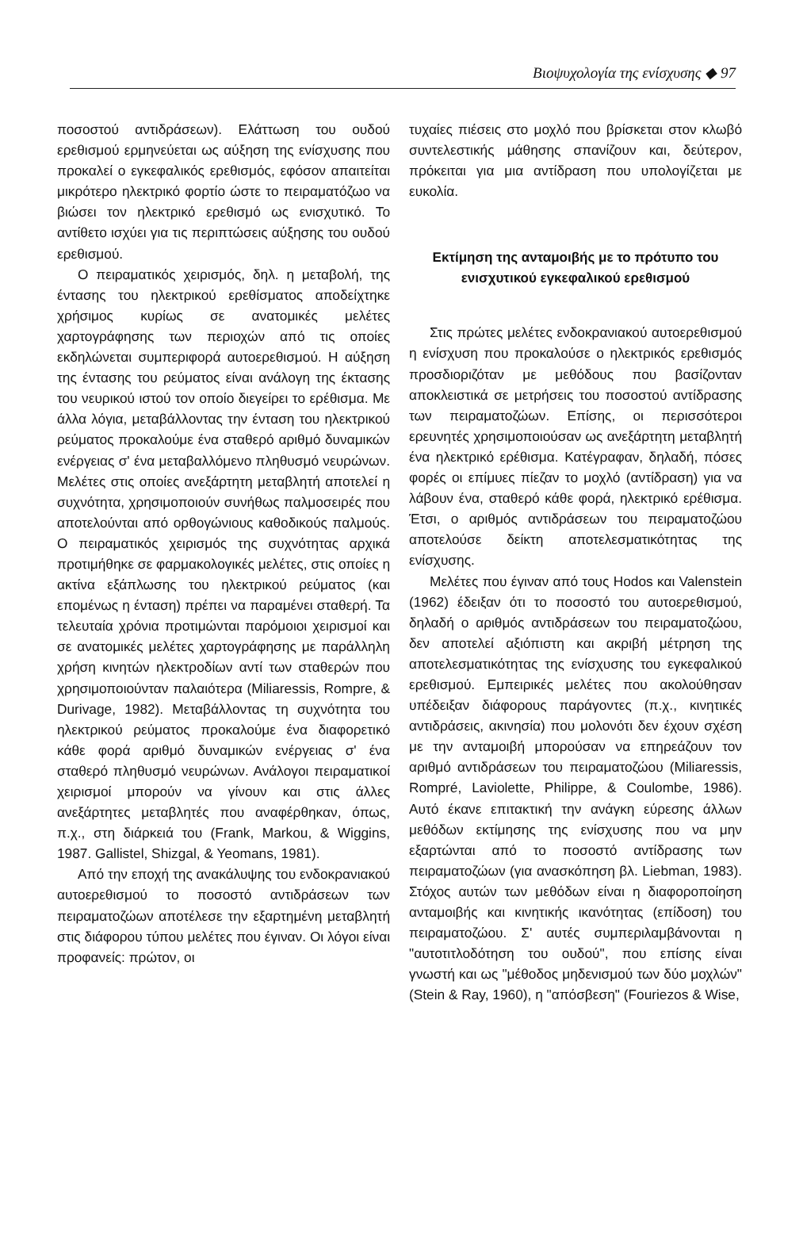Βιοψυχολογία της ενίσχυσης ◆ 97
ποσοστού αντιδράσεων). Ελάττωση του ουδού ερεθισμού ερμηνεύεται ως αύξηση της ενίσχυσης που προκαλεί ο εγκεφαλικός ερεθισμός, εφόσον απαιτείται μικρότερο ηλεκτρικό φορτίο ώστε το πειραματόζωο να βιώσει τον ηλεκτρικό ερεθισμό ως ενισχυτικό. Το αντίθετο ισχύει για τις περιπτώσεις αύξησης του ουδού ερεθισμού.
Ο πειραματικός χειρισμός, δηλ. η μεταβολή, της έντασης του ηλεκτρικού ερεθίσματος αποδείχτηκε χρήσιμος κυρίως σε ανατομικές μελέτες χαρτογράφησης των περιοχών από τις οποίες εκδηλώνεται συμπεριφορά αυτοερεθισμού. Η αύξηση της έντασης του ρεύματος είναι ανάλογη της έκτασης του νευρικού ιστού τον οποίο διεγείρει το ερέθισμα. Με άλλα λόγια, μεταβάλλοντας την ένταση του ηλεκτρικού ρεύματος προκαλούμε ένα σταθερό αριθμό δυναμικών ενέργειας σ' ένα μεταβαλλόμενο πληθυσμό νευρώνων. Μελέτες στις οποίες ανεξάρτητη μεταβλητή αποτελεί η συχνότητα, χρησιμοποιούν συνήθως παλμοσειρές που αποτελούνται από ορθογώνιους καθοδικούς παλμούς. Ο πειραματικός χειρισμός της συχνότητας αρχικά προτιμήθηκε σε φαρμακολογικές μελέτες, στις οποίες η ακτίνα εξάπλωσης του ηλεκτρικού ρεύματος (και επομένως η ένταση) πρέπει να παραμένει σταθερή. Τα τελευταία χρόνια προτιμώνται παρόμοιοι χειρισμοί και σε ανατομικές μελέτες χαρτογράφησης με παράλληλη χρήση κινητών ηλεκτροδίων αντί των σταθερών που χρησιμοποιούνταν παλαιότερα (Miliaressis, Rompre, & Durivage, 1982). Μεταβάλλοντας τη συχνότητα του ηλεκτρικού ρεύματος προκαλούμε ένα διαφορετικό κάθε φορά αριθμό δυναμικών ενέργειας σ' ένα σταθερό πληθυσμό νευρώνων. Ανάλογοι πειραματικοί χειρισμοί μπορούν να γίνουν και στις άλλες ανεξάρτητες μεταβλητές που αναφέρθηκαν, όπως, π.χ., στη διάρκειά του (Frank, Markou, & Wiggins, 1987. Gallistel, Shizgal, & Yeomans, 1981).
Από την εποχή της ανακάλυψης του ενδοκρανιακού αυτοερεθισμού το ποσοστό αντιδράσεων των πειραματοζώων αποτέλεσε την εξαρτημένη μεταβλητή στις διάφορου τύπου μελέτες που έγιναν. Οι λόγοι είναι προφανείς: πρώτον, οι
τυχαίες πιέσεις στο μοχλό που βρίσκεται στον κλωβό συντελεστικής μάθησης σπανίζουν και, δεύτερον, πρόκειται για μια αντίδραση που υπολογίζεται με ευκολία.
Εκτίμηση της ανταμοιβής με το πρότυπο του ενισχυτικού εγκεφαλικού ερεθισμού
Στις πρώτες μελέτες ενδοκρανιακού αυτοερεθισμού η ενίσχυση που προκαλούσε ο ηλεκτρικός ερεθισμός προσδιοριζόταν με μεθόδους που βασίζονταν αποκλειστικά σε μετρήσεις του ποσοστού αντίδρασης των πειραματοζώων. Επίσης, οι περισσότεροι ερευνητές χρησιμοποιούσαν ως ανεξάρτητη μεταβλητή ένα ηλεκτρικό ερέθισμα. Κατέγραφαν, δηλαδή, πόσες φορές οι επίμυες πίεζαν το μοχλό (αντίδραση) για να λάβουν ένα, σταθερό κάθε φορά, ηλεκτρικό ερέθισμα. Έτσι, ο αριθμός αντιδράσεων του πειραματοζώου αποτελούσε δείκτη αποτελεσματικότητας της ενίσχυσης.
Μελέτες που έγιναν από τους Hodos και Valenstein (1962) έδειξαν ότι το ποσοστό του αυτοερεθισμού, δηλαδή ο αριθμός αντιδράσεων του πειραματοζώου, δεν αποτελεί αξιόπιστη και ακριβή μέτρηση της αποτελεσματικότητας της ενίσχυσης του εγκεφαλικού ερεθισμού. Εμπειρικές μελέτες που ακολούθησαν υπέδειξαν διάφορους παράγοντες (π.χ., κινητικές αντιδράσεις, ακινησία) που μολονότι δεν έχουν σχέση με την ανταμοιβή μπορούσαν να επηρεάζουν τον αριθμό αντιδράσεων του πειραματοζώου (Miliaressis, Rompré, Laviolette, Philippe, & Coulombe, 1986). Αυτό έκανε επιτακτική την ανάγκη εύρεσης άλλων μεθόδων εκτίμησης της ενίσχυσης που να μην εξαρτώνται από το ποσοστό αντίδρασης των πειραματοζώων (για ανασκόπηση βλ. Liebman, 1983). Στόχος αυτών των μεθόδων είναι η διαφοροποίηση ανταμοιβής και κινητικής ικανότητας (επίδοση) του πειραματοζώου. Σ' αυτές συμπεριλαμβάνονται η "αυτοτιτλοδότηση του ουδού", που επίσης είναι γνωστή και ως "μέθοδος μηδενισμού των δύο μοχλών" (Stein & Ray, 1960), η "απόσβεση" (Fouriezos & Wise,